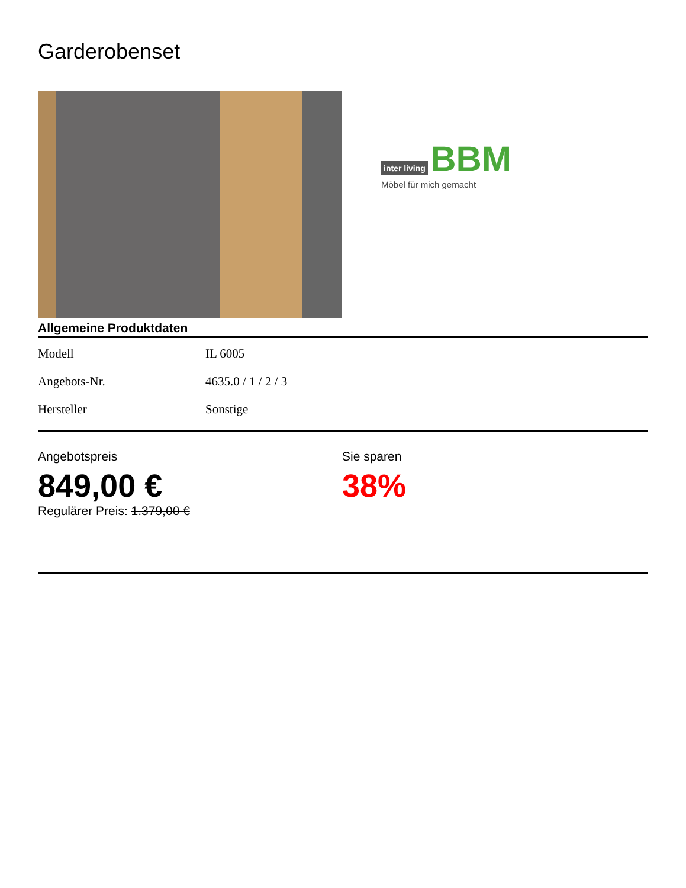Garderobenset
inter living BBM
Möbel für mich gemacht
Allgemeine Produktdaten
| Modell | IL 6005 |
| Angebots-Nr. | 4635.0 / 1 / 2 / 3 |
| Hersteller | Sonstige |
Angebotspreis
849,00 €
Regulärer Preis: 1.379,00 €
Sie sparen
38%